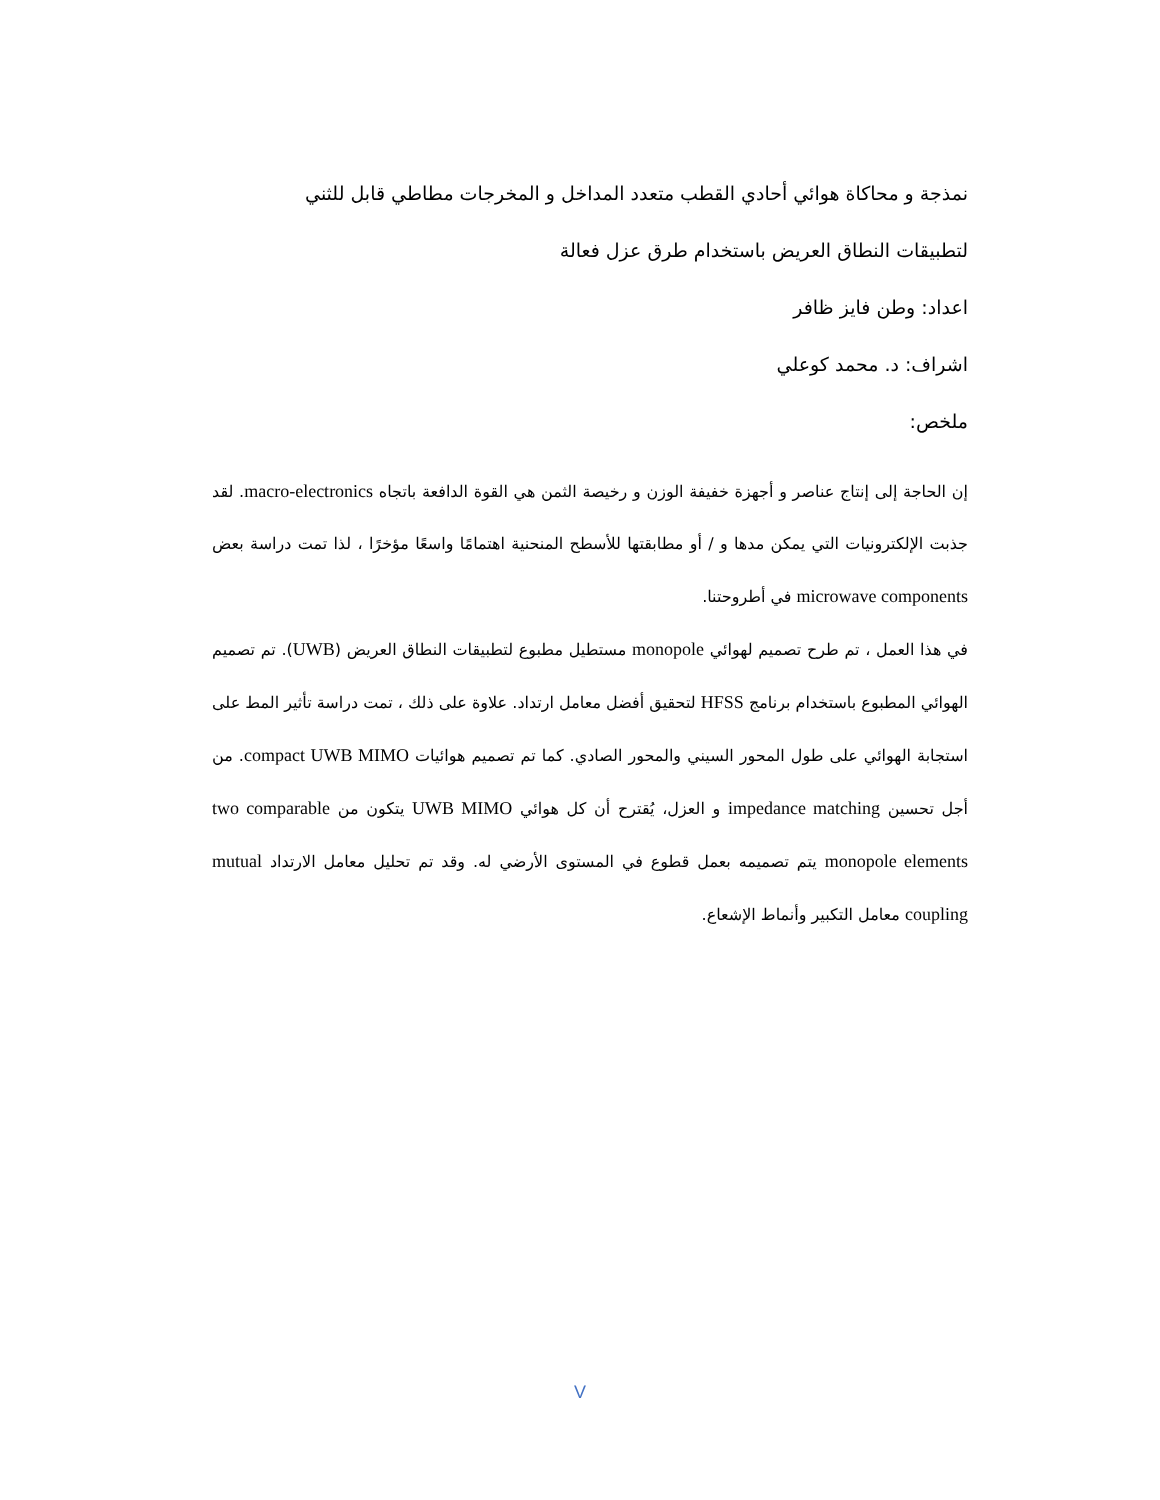نمذجة و محاكاة هوائي أحادي القطب متعدد المداخل و المخرجات مطاطي قابل للثني
لتطبيقات النطاق العريض باستخدام طرق عزل فعالة
اعداد: وطن فايز ظافر
اشراف: د. محمد كوعلي
ملخص:
إن الحاجة إلى إنتاج عناصر و أجهزة خفيفة الوزن و رخيصة الثمن هي القوة الدافعة باتجاه macro-electronics. لقد جذبت الإلكترونيات التي يمكن مدها و / أو مطابقتها للأسطح المنحنية اهتمامًا واسعًا مؤخرًا ، لذا تمت دراسة بعض microwave components في أطروحتنا.
في هذا العمل ، تم طرح تصميم لهوائي monopole مستطيل مطبوع لتطبيقات النطاق العريض (UWB). تم تصميم الهوائي المطبوع باستخدام برنامج HFSS لتحقيق أفضل معامل ارتداد. علاوة على ذلك ، تمت دراسة تأثير المط على استجابة الهوائي على طول المحور السيني والمحور الصادي. كما تم تصميم هوائيات compact UWB MIMO. من أجل تحسين impedance matching و العزل، يُقترح أن كل هوائي UWB MIMO يتكون من two comparable monopole elements يتم تصميمه بعمل قطوع في المستوى الأرضي له. وقد تم تحليل معامل الارتداد mutual coupling معامل التكبير وأنماط الإشعاع.
V